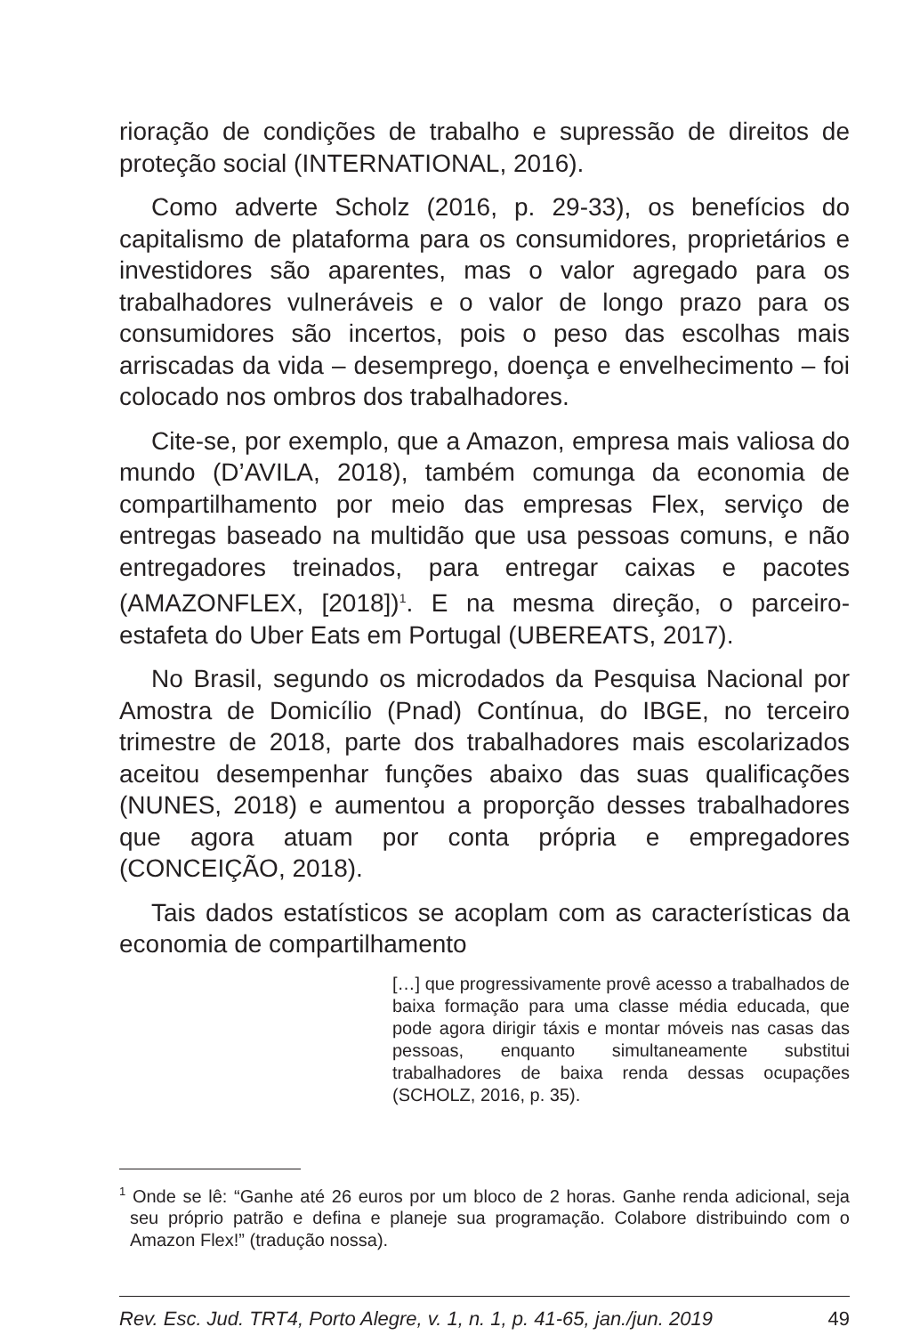rioração de condições de trabalho e supressão de direitos de proteção social (INTERNATIONAL, 2016).
Como adverte Scholz (2016, p. 29-33), os benefícios do capitalismo de plataforma para os consumidores, proprietários e investidores são aparentes, mas o valor agregado para os trabalhadores vulneráveis e o valor de longo prazo para os consumidores são incertos, pois o peso das escolhas mais arriscadas da vida – desemprego, doença e envelhecimento – foi colocado nos ombros dos trabalhadores.
Cite-se, por exemplo, que a Amazon, empresa mais valiosa do mundo (D’AVILA, 2018), também comunga da economia de compartilhamento por meio das empresas Flex, serviço de entregas baseado na multidão que usa pessoas comuns, e não entregadores treinados, para entregar caixas e pacotes (AMAZONFLEX, [2018])<sup>1</sup>. E na mesma direção, o parceiro-estafeta do Uber Eats em Portugal (UBEREATS, 2017).
No Brasil, segundo os microdados da Pesquisa Nacional por Amostra de Domicílio (Pnad) Contínua, do IBGE, no terceiro trimestre de 2018, parte dos trabalhadores mais escolarizados aceitou desempenhar funções abaixo das suas qualificações (NUNES, 2018) e aumentou a proporção desses trabalhadores que agora atuam por conta própria e empregadores (CONCEIÇÃO, 2018).
Tais dados estatísticos se acoplam com as características da economia de compartilhamento
[…] que progressivamente provê acesso a trabalhados de baixa formação para uma classe média educada, que pode agora dirigir táxis e montar móveis nas casas das pessoas, enquanto simultaneamente substitui trabalhadores de baixa renda dessas ocupações (SCHOLZ, 2016, p. 35).
<sup>1</sup> Onde se lê: “Ganhe até 26 euros por um bloco de 2 horas. Ganhe renda adicional, seja seu próprio patrão e defina e planeje sua programação. Colabore distribuindo com o Amazon Flex!” (tradução nossa).
Rev. Esc. Jud. TRT4, Porto Alegre, v. 1, n. 1, p. 41-65, jan./jun. 2019 49